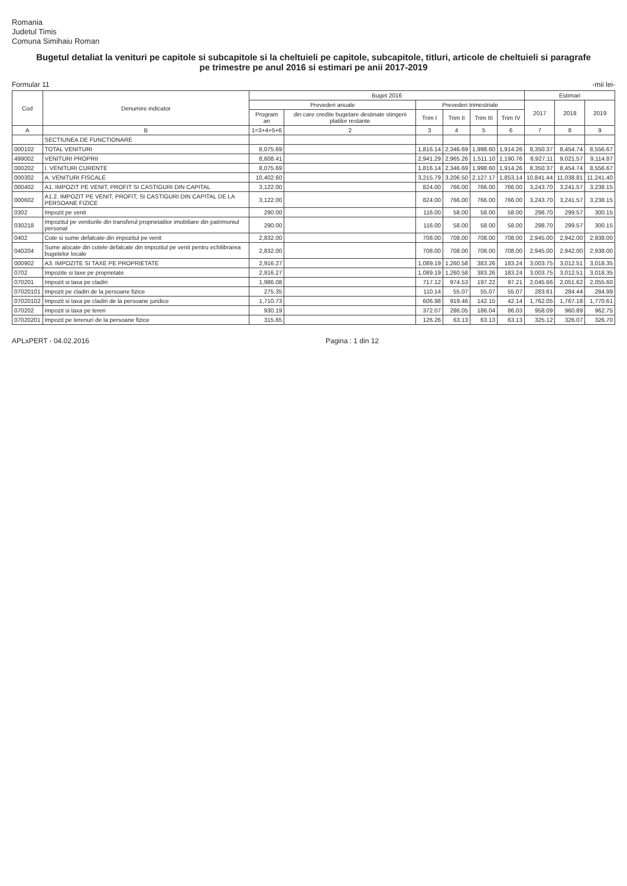Romania
Judetul Timis
Comuna Simihaiu Roman
Bugetul detaliat la venituri pe capitole si subcapitole si la cheltuieli pe capitole, subcapitole, titluri, articole de cheltuieli si paragrafe pe trimestre pe anul 2016 si estimari pe anii 2017-2019
Formular 11 -mii lei-
| Cod | Denumire indicator | Buget 2016 | | | | | | Estimari | | |
| --- | --- | --- | --- | --- | --- | --- | --- | --- | --- | --- |
| | | Prevederi anuale | | Prevederi trimestriale | | | | 2017 | 2018 | 2019 |
| | | Program an | din care credite bugetare destinate stingerii platilor restante | Trim I | Trim II | Trim III | Trim IV | | | |
| A | B | 1=3+4+5+6 | 2 | 3 | 4 | 5 | 6 | 7 | 8 | 9 |
| | SECTIUNEA DE FUNCTIONARE | | | | | | | | | |
| 000102 | TOTAL VENITURI | 8,075.69 | | 1,816.14 | 2,346.69 | 1,998.60 | 1,914.26 | 8,350.37 | 8,454.74 | 8,556.67 |
| 499002 | VENITURI PROPRII | 8,608.41 | | 2,941.29 | 2,965.26 | 1,511.10 | 1,190.76 | 8,927.11 | 9,021.57 | 9,114.87 |
| 000202 | I. VENITURI CURENTE | 8,075.69 | | 1,816.14 | 2,346.69 | 1,998.60 | 1,914.26 | 8,350.37 | 8,454.74 | 8,556.67 |
| 000302 | A. VENITURI FISCALE | 10,402.60 | | 3,215.79 | 3,206.50 | 2,127.17 | 1,853.14 | 10,841.44 | 11,038.81 | 11,241.40 |
| 000402 | A1. IMPOZIT PE VENIT, PROFIT SI CASTIGURI DIN CAPITAL | 3,122.00 | | 824.00 | 766.00 | 766.00 | 766.00 | 3,243.70 | 3,241.57 | 3,238.15 |
| 000602 | A1.2. IMPOZIT PE VENIT, PROFIT, SI CASTIGURI DIN CAPITAL DE LA PERSOANE FIZICE | 3,122.00 | | 824.00 | 766.00 | 766.00 | 766.00 | 3,243.70 | 3,241.57 | 3,238.15 |
| 0302 | Impozit pe venit | 290.00 | | 116.00 | 58.00 | 58.00 | 58.00 | 298.70 | 299.57 | 300.15 |
| 030218 | Impozitul pe veniturile din transferul proprietatilor imobiliare din patrimoniul personal | 290.00 | | 116.00 | 58.00 | 58.00 | 58.00 | 298.70 | 299.57 | 300.15 |
| 0402 | Cote si sume defalcate din impozitul pe venit | 2,832.00 | | 708.00 | 708.00 | 708.00 | 708.00 | 2,945.00 | 2,942.00 | 2,938.00 |
| 040204 | Sume alocate din cotele defalcate din impozitul pe venit pentru echilibrarea bugetelor locale | 2,832.00 | | 708.00 | 708.00 | 708.00 | 708.00 | 2,945.00 | 2,942.00 | 2,938.00 |
| 000902 | A3. IMPOZITE SI TAXE PE PROPRIETATE | 2,916.27 | | 1,089.19 | 1,260.58 | 383.26 | 183.24 | 3,003.75 | 3,012.51 | 3,018.35 |
| 0702 | Impozite si taxe pe proprietate | 2,916.27 | | 1,089.19 | 1,260.58 | 383.26 | 183.24 | 3,003.75 | 3,012.51 | 3,018.35 |
| 070201 | Impozit si taxa pe cladiri | 1,986.08 | | 717.12 | 974.53 | 197.22 | 97.21 | 2,045.66 | 2,051.62 | 2,055.60 |
| 07020101 | Impozit pe cladiri de la persoane fizice | 275.35 | | 110.14 | 55.07 | 55.07 | 55.07 | 283.61 | 284.44 | 284.99 |
| 07020102 | Impozit si taxa pe cladiri de la persoane juridice | 1,710.73 | | 606.98 | 919.46 | 142.15 | 42.14 | 1,762.05 | 1,767.18 | 1,770.61 |
| 070202 | Impozit si taxa pe teren | 930.19 | | 372.07 | 286.05 | 186.04 | 86.03 | 958.09 | 960.89 | 962.75 |
| 07020201 | Impozit pe terenuri de la persoane fizice | 315.65 | | 126.26 | 63.13 | 63.13 | 63.13 | 325.12 | 326.07 | 326.70 |
APLxPERT - 04.02.2016 Pagina : 1 din 12